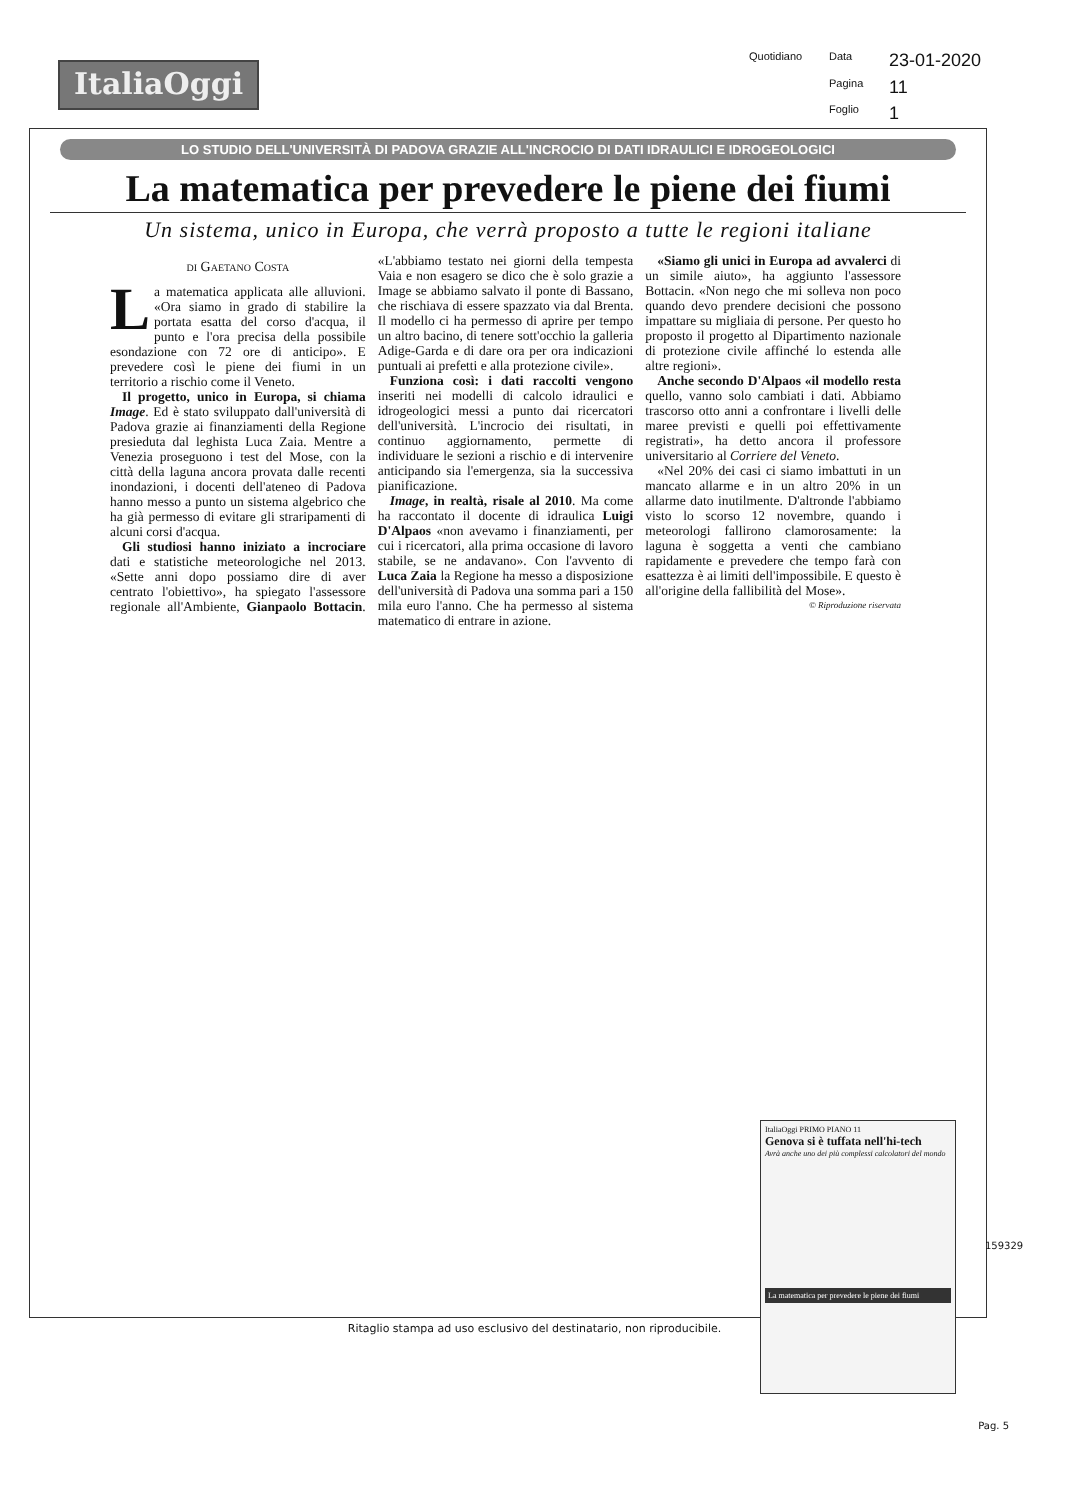ItaliaOggi
Quotidiano Data 23-01-2020 Pagina 11 Foglio 1
LO STUDIO DELL'UNIVERSITÀ DI PADOVA GRAZIE ALL'INCROCIO DI DATI IDRAULICI E IDROGEOLOGICI
La matematica per prevedere le piene dei fiumi
Un sistema, unico in Europa, che verrà proposto a tutte le regioni italiane
di Gaetano Costa
La matematica applicata alle alluvioni. «Ora siamo in grado di stabilire la portata esatta del corso d'acqua, il punto e l'ora precisa della possibile esondazione con 72 ore di anticipo». E prevedere così le piene dei fiumi in un territorio a rischio come il Veneto.
Il progetto, unico in Europa, si chiama Image. Ed è stato sviluppato dall'università di Padova grazie ai finanziamenti della Regione presieduta dal leghista Luca Zaia. Mentre a Venezia proseguono i test del Mose, con la città della laguna ancora provata dalle recenti inondazioni, i docenti dell'ateneo di Padova hanno messo a punto un sistema algebrico che ha già permesso di evitare gli straripamenti di alcuni corsi d'acqua.
Gli studiosi hanno iniziato a incrociare dati e statistiche meteorologiche nel 2013. «Sette anni dopo possiamo dire di aver centrato l'obiettivo», ha spiegato l'assessore regionale all'Ambiente, Gianpaolo Bottacin. «L'abbiamo testato nei giorni della tempesta Vaia e non esagero se dico che è solo grazie a Image se abbiamo salvato il ponte di Bassano, che rischiava di essere spazzato via dal Brenta. Il modello ci ha permesso di aprire per tempo un altro bacino, di tenere sott'occhio la galleria Adige-Garda e di dare ora per ora indicazioni puntuali ai prefetti e alla protezione civile».
Funziona così: i dati raccolti vengono inseriti nei modelli di calcolo idraulici e idrogeologici messi a punto dai ricercatori dell'università. L'incrocio dei risultati, in continuo aggiornamento, permette di individuare le sezioni a rischio e di intervenire anticipando sia l'emergenza, sia la successiva pianificazione.
Image, in realtà, risale al 2010. Ma come ha raccontato il docente di idraulica Luigi D'Alpaos «non avevamo i finanziamenti, per cui i ricercatori, alla prima occasione di lavoro stabile, se ne andavano». Con l'avvento di Luca Zaia la Regione ha messo a disposizione dell'università di Padova una somma pari a 150 mila euro l'anno. Che ha permesso al sistema matematico di entrare in azione.
«Siamo gli unici in Europa ad avvalerci di un simile aiuto», ha aggiunto l'assessore Bottacin. «Non nego che mi solleva non poco quando devo prendere decisioni che possono impattare su migliaia di persone. Per questo ho proposto il progetto al Dipartimento nazionale di protezione civile affinché lo estenda alle altre regioni».
Anche secondo D'Alpaos «il modello resta quello, vanno solo cambiati i dati. Abbiamo trascorso otto anni a confrontare i livelli delle maree previsti e quelli poi effettivamente registrati», ha detto ancora il professore universitario al Corriere del Veneto.
«Nel 20% dei casi ci siamo imbattuti in un mancato allarme e in un altro 20% in un allarme dato inutilmente. D'altronde l'abbiamo visto lo scorso 12 novembre, quando i meteorologi fallirono clamorosamente: la laguna è soggetta a venti che cambiano rapidamente e prevedere che tempo farà con esattezza è ai limiti dell'impossibile. E questo è all'origine della fallibilità del Mose».
© Riproduzione riservata
ItaliaOggi PRIMO PIANO 11
Genova si è tuffata nell'hi-tech
Avrà anche uno dei più complessi calcolatori del mondo
La matematica per prevedere le piene dei fiumi
159329
Ritaglio stampa ad uso esclusivo del destinatario, non riproducibile.
Pag. 5